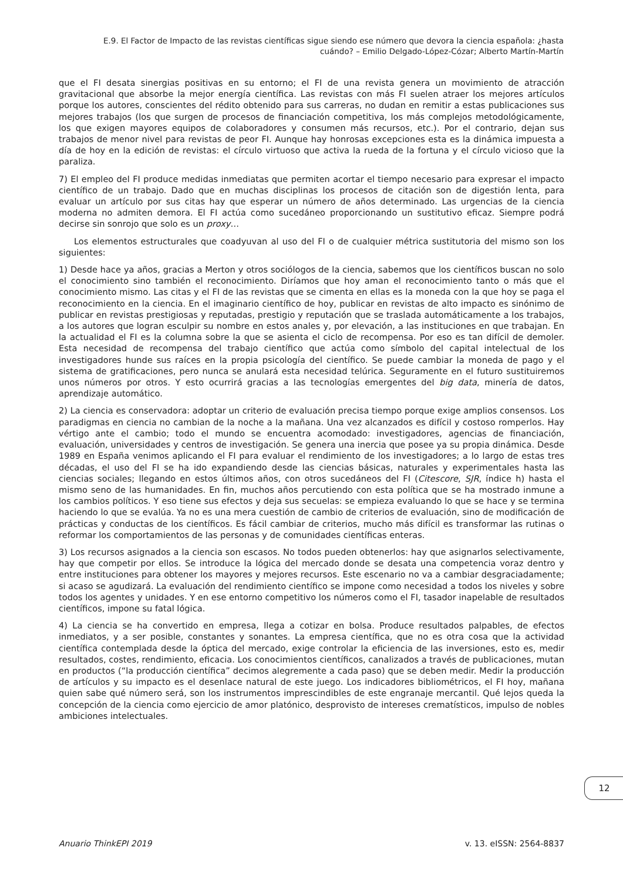E.9. El Factor de Impacto de las revistas científicas sigue siendo ese número que devora la ciencia española: ¿hasta cuándo? – Emilio Delgado-López-Cózar; Alberto Martín-Martín
que el FI desata sinergias positivas en su entorno; el FI de una revista genera un movimiento de atracción gravitacional que absorbe la mejor energía científica. Las revistas con más FI suelen atraer los mejores artículos porque los autores, conscientes del rédito obtenido para sus carreras, no dudan en remitir a estas publicaciones sus mejores trabajos (los que surgen de procesos de financiación competitiva, los más complejos metodológicamente, los que exigen mayores equipos de colaboradores y consumen más recursos, etc.). Por el contrario, dejan sus trabajos de menor nivel para revistas de peor FI. Aunque hay honrosas excepciones esta es la dinámica impuesta a día de hoy en la edición de revistas: el círculo virtuoso que activa la rueda de la fortuna y el círculo vicioso que la paraliza.
7) El empleo del FI produce medidas inmediatas que permiten acortar el tiempo necesario para expresar el impacto científico de un trabajo. Dado que en muchas disciplinas los procesos de citación son de digestión lenta, para evaluar un artículo por sus citas hay que esperar un número de años determinado. Las urgencias de la ciencia moderna no admiten demora. El FI actúa como sucedáneo proporcionando un sustitutivo eficaz. Siempre podrá decirse sin sonrojo que solo es un proxy…
Los elementos estructurales que coadyuvan al uso del FI o de cualquier métrica sustitutoria del mismo son los siguientes:
1) Desde hace ya años, gracias a Merton y otros sociólogos de la ciencia, sabemos que los científicos buscan no solo el conocimiento sino también el reconocimiento. Diríamos que hoy aman el reconocimiento tanto o más que el conocimiento mismo. Las citas y el FI de las revistas que se cimenta en ellas es la moneda con la que hoy se paga el reconocimiento en la ciencia. En el imaginario científico de hoy, publicar en revistas de alto impacto es sinónimo de publicar en revistas prestigiosas y reputadas, prestigio y reputación que se traslada automáticamente a los trabajos, a los autores que logran esculpir su nombre en estos anales y, por elevación, a las instituciones en que trabajan. En la actualidad el FI es la columna sobre la que se asienta el ciclo de recompensa. Por eso es tan difícil de demoler. Esta necesidad de recompensa del trabajo científico que actúa como símbolo del capital intelectual de los investigadores hunde sus raíces en la propia psicología del científico. Se puede cambiar la moneda de pago y el sistema de gratificaciones, pero nunca se anulará esta necesidad telúrica. Seguramente en el futuro sustituiremos unos números por otros. Y esto ocurrirá gracias a las tecnologías emergentes del big data, minería de datos, aprendizaje automático.
2) La ciencia es conservadora: adoptar un criterio de evaluación precisa tiempo porque exige amplios consensos. Los paradigmas en ciencia no cambian de la noche a la mañana. Una vez alcanzados es difícil y costoso romperlos. Hay vértigo ante el cambio; todo el mundo se encuentra acomodado: investigadores, agencias de financiación, evaluación, universidades y centros de investigación. Se genera una inercia que posee ya su propia dinámica. Desde 1989 en España venimos aplicando el FI para evaluar el rendimiento de los investigadores; a lo largo de estas tres décadas, el uso del FI se ha ido expandiendo desde las ciencias básicas, naturales y experimentales hasta las ciencias sociales; llegando en estos últimos años, con otros sucedáneos del FI (Citescore, SJR, índice h) hasta el mismo seno de las humanidades. En fin, muchos años percutiendo con esta política que se ha mostrado inmune a los cambios políticos. Y eso tiene sus efectos y deja sus secuelas: se empieza evaluando lo que se hace y se termina haciendo lo que se evalúa. Ya no es una mera cuestión de cambio de criterios de evaluación, sino de modificación de prácticas y conductas de los científicos. Es fácil cambiar de criterios, mucho más difícil es transformar las rutinas o reformar los comportamientos de las personas y de comunidades científicas enteras.
3) Los recursos asignados a la ciencia son escasos. No todos pueden obtenerlos: hay que asignarlos selectivamente, hay que competir por ellos. Se introduce la lógica del mercado donde se desata una competencia voraz dentro y entre instituciones para obtener los mayores y mejores recursos. Este escenario no va a cambiar desgraciadamente; si acaso se agudizará. La evaluación del rendimiento científico se impone como necesidad a todos los niveles y sobre todos los agentes y unidades. Y en ese entorno competitivo los números como el FI, tasador inapelable de resultados científicos, impone su fatal lógica.
4) La ciencia se ha convertido en empresa, llega a cotizar en bolsa. Produce resultados palpables, de efectos inmediatos, y a ser posible, constantes y sonantes. La empresa científica, que no es otra cosa que la actividad científica contemplada desde la óptica del mercado, exige controlar la eficiencia de las inversiones, esto es, medir resultados, costes, rendimiento, eficacia. Los conocimientos científicos, canalizados a través de publicaciones, mutan en productos (“la producción científica” decimos alegremente a cada paso) que se deben medir. Medir la producción de artículos y su impacto es el desenlace natural de este juego. Los indicadores bibliométricos, el FI hoy, mañana quien sabe qué número será, son los instrumentos imprescindibles de este engranaje mercantil. Qué lejos queda la concepción de la ciencia como ejercicio de amor platónico, desprovisto de intereses crematísticos, impulso de nobles ambiciones intelectuales.
12
Anuario ThinkEPI 2019 v. 13. eISSN: 2564-8837